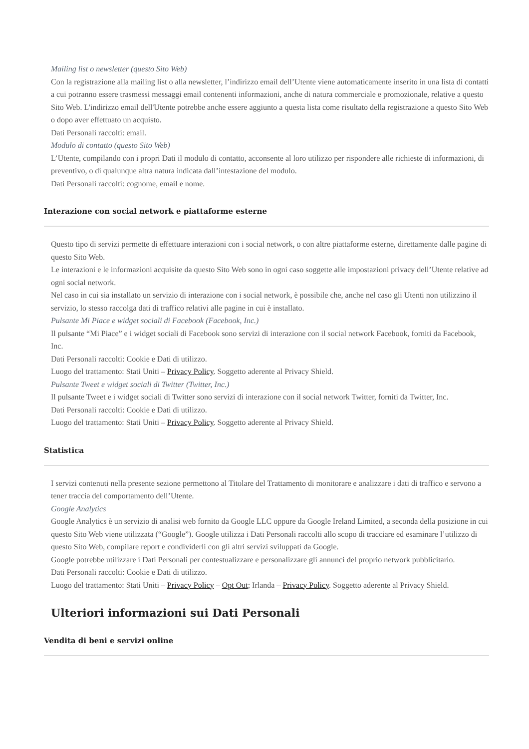Mailing list o newsletter (questo Sito Web)
Con la registrazione alla mailing list o alla newsletter, l’indirizzo email dell’Utente viene automaticamente inserito in una lista di contatti a cui potranno essere trasmessi messaggi email contenenti informazioni, anche di natura commerciale e promozionale, relative a questo Sito Web. L'indirizzo email dell'Utente potrebbe anche essere aggiunto a questa lista come risultato della registrazione a questo Sito Web o dopo aver effettuato un acquisto.
Dati Personali raccolti: email.
Modulo di contatto (questo Sito Web)
L’Utente, compilando con i propri Dati il modulo di contatto, acconsente al loro utilizzo per rispondere alle richieste di informazioni, di preventivo, o di qualunque altra natura indicata dall’intestazione del modulo.
Dati Personali raccolti: cognome, email e nome.
Interazione con social network e piattaforme esterne
Questo tipo di servizi permette di effettuare interazioni con i social network, o con altre piattaforme esterne, direttamente dalle pagine di questo Sito Web.
Le interazioni e le informazioni acquisite da questo Sito Web sono in ogni caso soggette alle impostazioni privacy dell’Utente relative ad ogni social network.
Nel caso in cui sia installato un servizio di interazione con i social network, è possibile che, anche nel caso gli Utenti non utilizzino il servizio, lo stesso raccolga dati di traffico relativi alle pagine in cui è installato.
Pulsante Mi Piace e widget sociali di Facebook (Facebook, Inc.)
Il pulsante “Mi Piace” e i widget sociali di Facebook sono servizi di interazione con il social network Facebook, forniti da Facebook, Inc.
Dati Personali raccolti: Cookie e Dati di utilizzo.
Luogo del trattamento: Stati Uniti – Privacy Policy. Soggetto aderente al Privacy Shield.
Pulsante Tweet e widget sociali di Twitter (Twitter, Inc.)
Il pulsante Tweet e i widget sociali di Twitter sono servizi di interazione con il social network Twitter, forniti da Twitter, Inc.
Dati Personali raccolti: Cookie e Dati di utilizzo.
Luogo del trattamento: Stati Uniti – Privacy Policy. Soggetto aderente al Privacy Shield.
Statistica
I servizi contenuti nella presente sezione permettono al Titolare del Trattamento di monitorare e analizzare i dati di traffico e servono a tener traccia del comportamento dell’Utente.
Google Analytics
Google Analytics è un servizio di analisi web fornito da Google LLC oppure da Google Ireland Limited, a seconda della posizione in cui questo Sito Web viene utilizzata (“Google”). Google utilizza i Dati Personali raccolti allo scopo di tracciare ed esaminare l’utilizzo di questo Sito Web, compilare report e condividerli con gli altri servizi sviluppati da Google.
Google potrebbe utilizzare i Dati Personali per contestualizzare e personalizzare gli annunci del proprio network pubblicitario.
Dati Personali raccolti: Cookie e Dati di utilizzo.
Luogo del trattamento: Stati Uniti – Privacy Policy – Opt Out; Irlanda – Privacy Policy. Soggetto aderente al Privacy Shield.
Ulteriori informazioni sui Dati Personali
Vendita di beni e servizi online